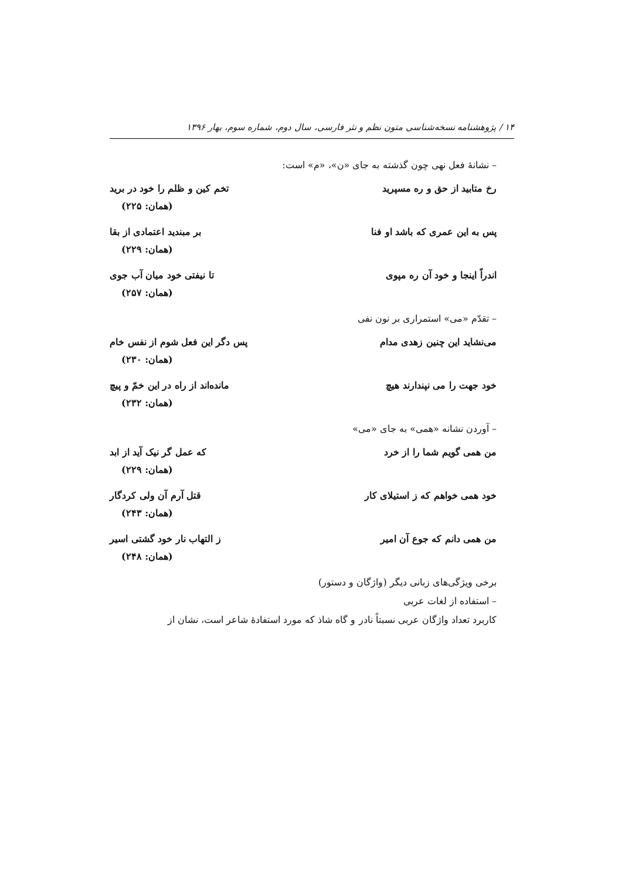۱۴ / پژوهشنامه نسخه‌شناسی متون نظم و نثر فارسی، سال دوم، شماره سوم، بهار ۱۳۹۶
– نشانهٔ فعل نهی چون گذشته به جای «ن»، «م» است:
رخ متابید از حق و ره مسپرید تخم کین و ظلم را خود در برید
(همان: ۲۲۵)
پس به این عمری که باشد او فنا بر مبندید اعتمادی از بقا
(همان: ۲۲۹)
اندراً اینجا و خود آن ره مپوی تا نیفتی خود میان آب جوی
(همان: ۲۵۷)
– تقدّم «می» استمراری بر نون نفی
می‌نشاید این چنین زهدی مدام پس دگر این فعل شوم از نفس خام
(همان: ۲۳۰)
خود جهت را می نپندارند هیچ مانده‌اند از راه در این خمّ و پیچ
(همان: ۲۳۲)
– آوردن نشانه «همی» به جای «می»
من همی گویم شما را از خرد که عمل گر نیک آید از ابد
(همان: ۲۲۹)
خود همی خواهم که ز استیلای کار قتل آرم آن ولی کردگار
(همان: ۲۴۳)
من همی دانم که جوع آن امیر ز التهاب نار خود گشتی اسیر
(همان: ۲۴۸)
برخی ویژگی‌های زبانی دیگر (واژگان و دستور)
– استفاده از لغات عربی
کاربرد تعداد واژگان عربی نسبتاً نادر و گاه شاذ که مورد استفادهٔ شاعر است، نشان از